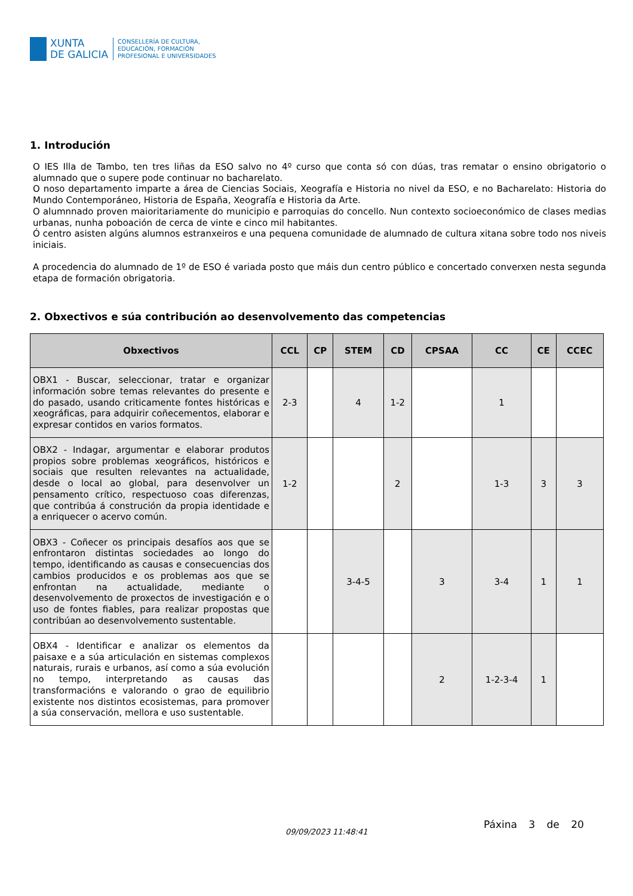XUNTA
DE GALICIA
CONSELLERÍA DE CULTURA,
EDUCACIÓN, FORMACIÓN
PROFESIONAL E UNIVERSIDADES
1. Introdución
O IES Illa de Tambo, ten tres liñas da ESO salvo no 4º curso que conta só con dúas, tras rematar o ensino obrigatorio o alumnado que o supere pode continuar no bacharelato.
O noso departamento imparte a área de Ciencias Sociais, Xeografía e Historia no nivel da ESO, e no Bacharelato: Historia do Mundo Contemporáneo, Historia de España, Xeografía e Historia da Arte.
O alumnnado proven maioritariamente do municipio e parroquias do concello. Nun contexto socioeconómico de clases medias urbanas, nunha poboación de cerca de vinte e cinco mil habitantes.
Ó centro asisten algúns alumnos estranxeiros e una pequena comunidade de alumnado de cultura xitana sobre todo nos niveis iniciais.
A procedencia do alumnado de 1º de ESO é variada posto que máis dun centro público e concertado converxen nesta segunda etapa de formación obrigatoria.
2. Obxectivos e súa contribución ao desenvolvemento das competencias
| Obxectivos | CCL | CP | STEM | CD | CPSAA | CC | CE | CCEC |
| --- | --- | --- | --- | --- | --- | --- | --- | --- |
| OBX1 - Buscar, seleccionar, tratar e organizar información sobre temas relevantes do presente e do pasado, usando criticamente fontes históricas e xeográficas, para adquirir coñecementos, elaborar e expresar contidos en varios formatos. | 2-3 | | 4 | 1-2 | | 1 | | |
| OBX2 - Indagar, argumentar e elaborar produtos propios sobre problemas xeográficos, históricos e sociais que resulten relevantes na actualidade, desde o local ao global, para desenvolver un pensamento crítico, respectuoso coas diferenzas, que contribúa á construción da propia identidade e a enriquecer o acervo común. | 1-2 | | | 2 | | 1-3 | 3 | 3 |
| OBX3 - Coñecer os principais desafíos aos que se enfrontaron distintas sociedades ao longo do tempo, identificando as causas e consecuencias dos cambios producidos e os problemas aos que se enfrontan na actualidade, mediante o desenvolvemento de proxectos de investigación e o uso de fontes fiables, para realizar propostas que contribúan ao desenvolvemento sustentable. | | | 3-4-5 | | 3 | 3-4 | 1 | 1 |
| OBX4 - Identificar e analizar os elementos da paisaxe e a súa articulación en sistemas complexos naturais, rurais e urbanos, así como a súa evolución no tempo, interpretando as causas das transformacións e valorando o grao de equilibrio existente nos distintos ecosistemas, para promover a súa conservación, mellora e uso sustentable. | | | | | 2 | 1-2-3-4 | 1 | |
09/09/2023 11:48:41
Páxina 3 de 20